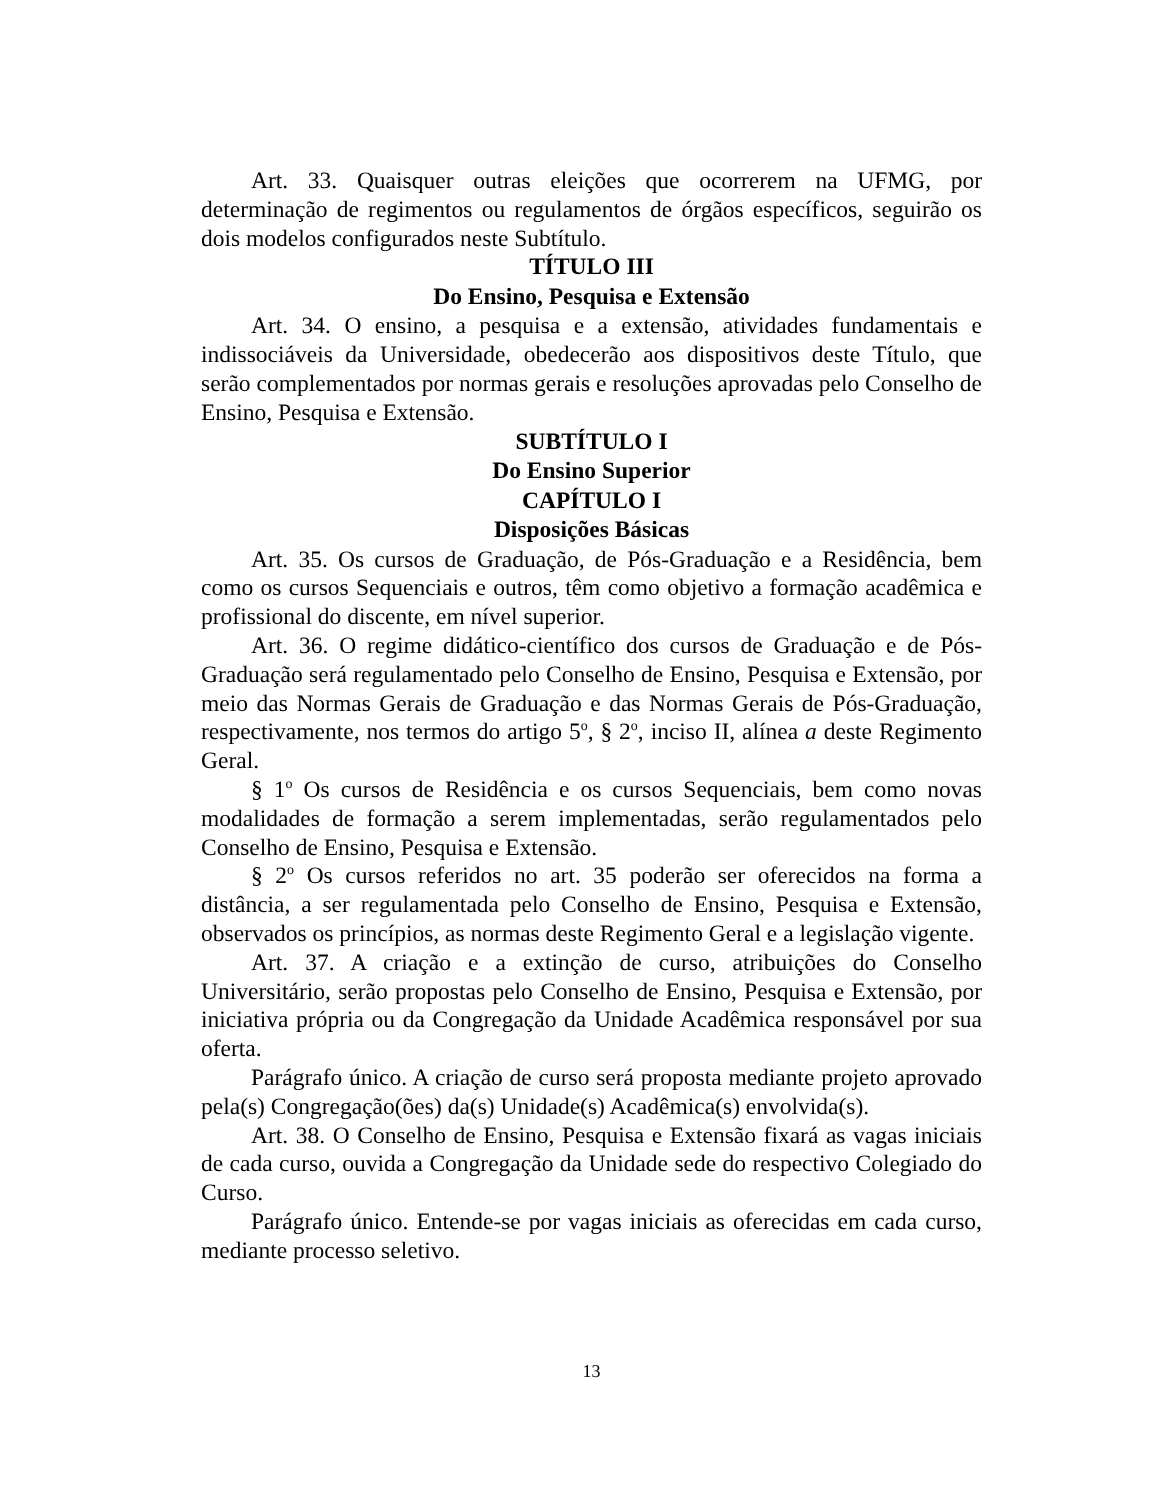Art. 33. Quaisquer outras eleições que ocorrerem na UFMG, por determinação de regimentos ou regulamentos de órgãos específicos, seguirão os dois modelos configurados neste Subtítulo.
TÍTULO III
Do Ensino, Pesquisa e Extensão
Art. 34. O ensino, a pesquisa e a extensão, atividades fundamentais e indissociáveis da Universidade, obedecerão aos dispositivos deste Título, que serão complementados por normas gerais e resoluções aprovadas pelo Conselho de Ensino, Pesquisa e Extensão.
SUBTÍTULO I
Do Ensino Superior
CAPÍTULO I
Disposições Básicas
Art. 35. Os cursos de Graduação, de Pós-Graduação e a Residência, bem como os cursos Sequenciais e outros, têm como objetivo a formação acadêmica e profissional do discente, em nível superior.
Art. 36. O regime didático-científico dos cursos de Graduação e de Pós-Graduação será regulamentado pelo Conselho de Ensino, Pesquisa e Extensão, por meio das Normas Gerais de Graduação e das Normas Gerais de Pós-Graduação, respectivamente, nos termos do artigo 5<sup>o</sup>, § 2<sup>o</sup>, inciso II, alínea a deste Regimento Geral.
§ 1<sup>o</sup> Os cursos de Residência e os cursos Sequenciais, bem como novas modalidades de formação a serem implementadas, serão regulamentados pelo Conselho de Ensino, Pesquisa e Extensão.
§ 2<sup>o</sup> Os cursos referidos no art. 35 poderão ser oferecidos na forma a distância, a ser regulamentada pelo Conselho de Ensino, Pesquisa e Extensão, observados os princípios, as normas deste Regimento Geral e a legislação vigente.
Art. 37. A criação e a extinção de curso, atribuições do Conselho Universitário, serão propostas pelo Conselho de Ensino, Pesquisa e Extensão, por iniciativa própria ou da Congregação da Unidade Acadêmica responsável por sua oferta.
Parágrafo único. A criação de curso será proposta mediante projeto aprovado pela(s) Congregação(ões) da(s) Unidade(s) Acadêmica(s) envolvida(s).
Art. 38. O Conselho de Ensino, Pesquisa e Extensão fixará as vagas iniciais de cada curso, ouvida a Congregação da Unidade sede do respectivo Colegiado do Curso.
Parágrafo único. Entende-se por vagas iniciais as oferecidas em cada curso, mediante processo seletivo.
13